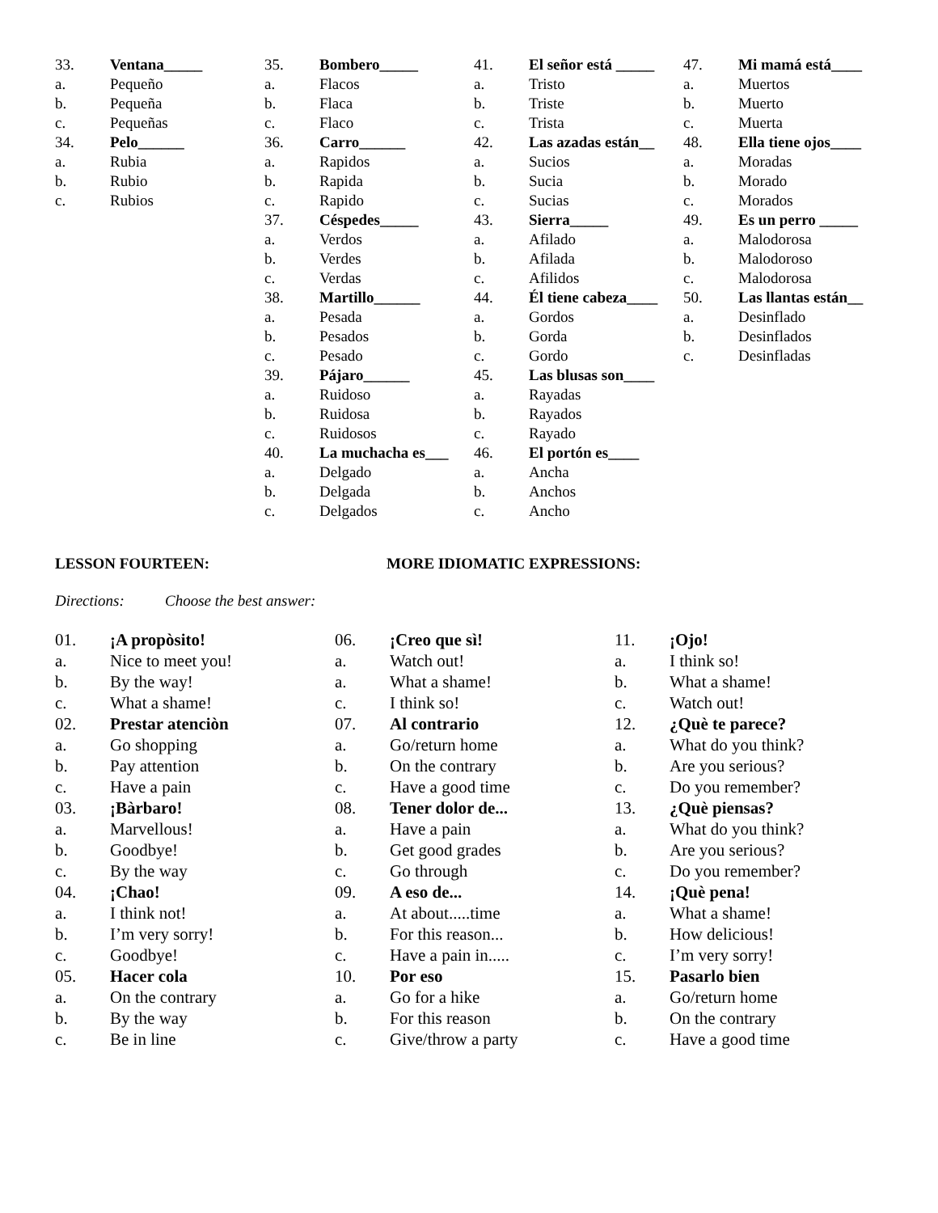33. Ventana_____
a. Pequeño
b. Pequeña
c. Pequeñas
34. Pelo______
a. Rubia
b. Rubio
c. Rubios
35. Bombero_____
a. Flacos
b. Flaca
c. Flaco
36. Carro______
a. Rapidos
b. Rapida
c. Rapido
37. Céspedes_____
a. Verdos
b. Verdes
c. Verdas
38. Martillo______
a. Pesada
b. Pesados
c. Pesado
39. Pájaro______
a. Ruidoso
b. Ruidosa
c. Ruidosos
40. La muchacha es___
a. Delgado
b. Delgada
c. Delgados
41. El señor está _____
a. Tristo
b. Triste
c. Trista
42. Las azadas están__
a. Sucios
b. Sucia
c. Sucias
43. Sierra_____
a. Afilado
b. Afilada
c. Afilidos
44. Él tiene cabeza____
a. Gordos
b. Gorda
c. Gordo
45. Las blusas son____
a. Rayadas
b. Rayados
c. Rayado
46. El portón es____
a. Ancha
b. Anchos
c. Ancho
47. Mi mamá está____
a. Muertos
b. Muerto
c. Muerta
48. Ella tiene ojos____
a. Moradas
b. Morado
c. Morados
49. Es un perro _____
a. Malodorosa
b. Malodoroso
c. Malodorosa
50. Las llantas están__
a. Desinflado
b. Desinflados
c. Desinfladas
LESSON FOURTEEN: MORE IDIOMATIC EXPRESSIONS:
Directions: Choose the best answer:
01. ¡A propòsito!
a. Nice to meet you!
b. By the way!
c. What a shame!
02. Prestar atenciòn
a. Go shopping
b. Pay attention
c. Have a pain
03. ¡Bàrbaro!
a. Marvellous!
b. Goodbye!
c. By the way
04. ¡Chao!
a. I think not!
b. I’m very sorry!
c. Goodbye!
05. Hacer cola
a. On the contrary
b. By the way
c. Be in line
06. ¡Creo que sì!
a. Watch out!
a. What a shame!
c. I think so!
07. Al contrario
a. Go/return home
b. On the contrary
c. Have a good time
08. Tener dolor de...
a. Have a pain
b. Get good grades
c. Go through
09. A eso de...
a. At about.....time
b. For this reason...
c. Have a pain in.....
10. Por eso
a. Go for a hike
b. For this reason
c. Give/throw a party
11. ¡Ojo!
a. I think so!
b. What a shame!
c. Watch out!
12. ¿Què te parece?
a. What do you think?
b. Are you serious?
c. Do you remember?
13. ¿Què piensas?
a. What do you think?
b. Are you serious?
c. Do you remember?
14. ¡Què pena!
a. What a shame!
b. How delicious!
c. I’m very sorry!
15. Pasarlo bien
a. Go/return home
b. On the contrary
c. Have a good time